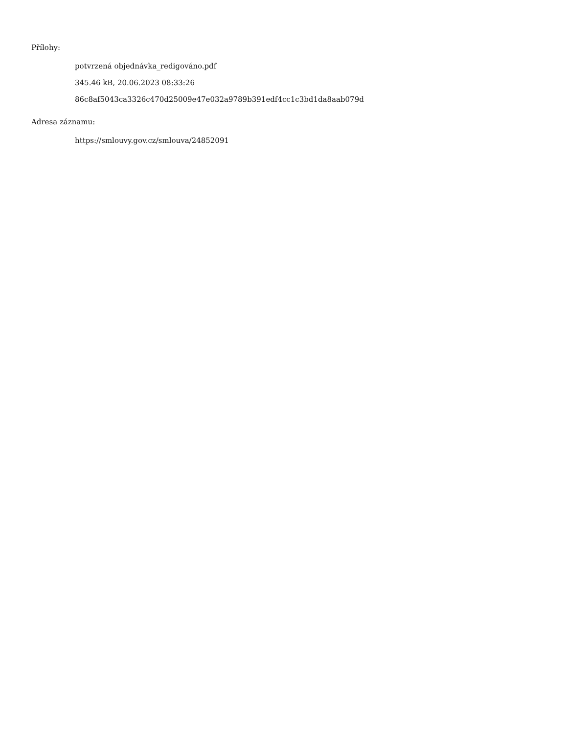Přílohy:
potvrzená objednávka_redigováno.pdf
345.46 kB, 20.06.2023 08:33:26
86c8af5043ca3326c470d25009e47e032a9789b391edf4cc1c3bd1da8aab079d
Adresa záznamu:
https://smlouvy.gov.cz/smlouva/24852091